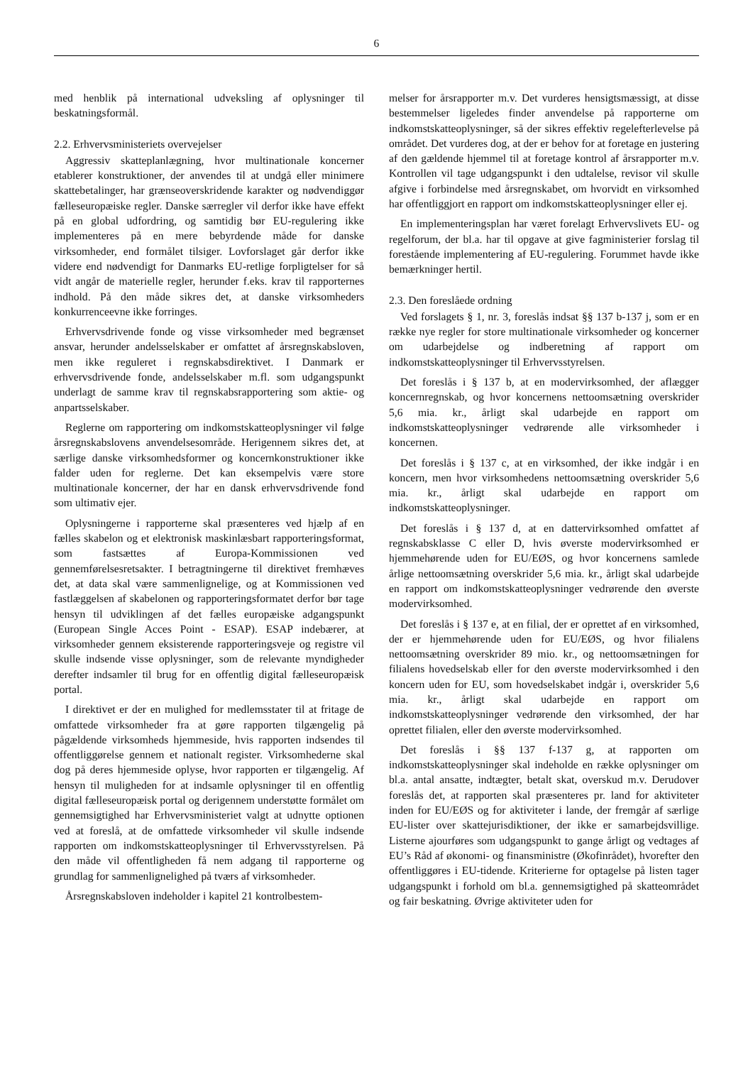6
med henblik på international udveksling af oplysninger til beskatningsformål.
2.2. Erhvervsministeriets overvejelser
Aggressiv skatteplanlægning, hvor multinationale koncerner etablerer konstruktioner, der anvendes til at undgå eller minimere skattebetalinger, har grænseoverskridende karakter og nødvendiggør fælleseuropæiske regler. Danske særregler vil derfor ikke have effekt på en global udfordring, og samtidig bør EU-regulering ikke implementeres på en mere bebyrdende måde for danske virksomheder, end formålet tilsiger. Lovforslaget går derfor ikke videre end nødvendigt for Danmarks EU-retlige forpligtelser for så vidt angår de materielle regler, herunder f.eks. krav til rapporternes indhold. På den måde sikres det, at danske virksomheders konkurrenceevne ikke forringes.
Erhvervsdrivende fonde og visse virksomheder med begrænset ansvar, herunder andelsselskaber er omfattet af årsregnskabsloven, men ikke reguleret i regnskabsdirektivet. I Danmark er erhvervsdrivende fonde, andelsselskaber m.fl. som udgangspunkt underlagt de samme krav til regnskabsrapportering som aktie- og anpartsselskaber.
Reglerne om rapportering om indkomstskatteoplysninger vil følge årsregnskabslovens anvendelsesområde. Herigennem sikres det, at særlige danske virksomhedsformer og koncernkonstruktioner ikke falder uden for reglerne. Det kan eksempelvis være store multinationale koncerner, der har en dansk erhvervsdrivende fond som ultimativ ejer.
Oplysningerne i rapporterne skal præsenteres ved hjælp af en fælles skabelon og et elektronisk maskinlæsbart rapporteringsformat, som fastsættes af Europa-Kommissionen ved gennemførelsesretsakter. I betragtningerne til direktivet fremhæves det, at data skal være sammenlignelige, og at Kommissionen ved fastlæggelsen af skabelonen og rapporteringsformatet derfor bør tage hensyn til udviklingen af det fælles europæiske adgangspunkt (European Single Acces Point - ESAP). ESAP indebærer, at virksomheder gennem eksisterende rapporteringsveje og registre vil skulle indsende visse oplysninger, som de relevante myndigheder derefter indsamler til brug for en offentlig digital fælleseuropæisk portal.
I direktivet er der en mulighed for medlemsstater til at fritage de omfattede virksomheder fra at gøre rapporten tilgængelig på pågældende virksomheds hjemmeside, hvis rapporten indsendes til offentliggørelse gennem et nationalt register. Virksomhederne skal dog på deres hjemmeside oplyse, hvor rapporten er tilgængelig. Af hensyn til muligheden for at indsamle oplysninger til en offentlig digital fælleseuropæisk portal og derigennem understøtte formålet om gennemsigtighed har Erhvervsministeriet valgt at udnytte optionen ved at foreslå, at de omfattede virksomheder vil skulle indsende rapporten om indkomstskatteoplysninger til Erhvervsstyrelsen. På den måde vil offentligheden få nem adgang til rapporterne og grundlag for sammenlignelighed på tværs af virksomheder.
Årsregnskabsloven indeholder i kapitel 21 kontrolbestem-
melser for årsrapporter m.v. Det vurderes hensigtsmæssigt, at disse bestemmelser ligeledes finder anvendelse på rapporterne om indkomstskatteoplysninger, så der sikres effektiv regelefterlevelse på området. Det vurderes dog, at der er behov for at foretage en justering af den gældende hjemmel til at foretage kontrol af årsrapporter m.v. Kontrollen vil tage udgangspunkt i den udtalelse, revisor vil skulle afgive i forbindelse med årsregnskabet, om hvorvidt en virksomhed har offentliggjort en rapport om indkomstskatteoplysninger eller ej.
En implementeringsplan har været forelagt Erhvervslivets EU- og regelforum, der bl.a. har til opgave at give fagministerier forslag til forestående implementering af EU-regulering. Forummet havde ikke bemærkninger hertil.
2.3. Den foreslåede ordning
Ved forslagets § 1, nr. 3, foreslås indsat §§ 137 b-137 j, som er en række nye regler for store multinationale virksomheder og koncerner om udarbejdelse og indberetning af rapport om indkomstskatteoplysninger til Erhvervsstyrelsen.
Det foreslås i § 137 b, at en modervirksomhed, der aflægger koncernregnskab, og hvor koncernens nettoomsætning overskrider 5,6 mia. kr., årligt skal udarbejde en rapport om indkomstskatteoplysninger vedrørende alle virksomheder i koncernen.
Det foreslås i § 137 c, at en virksomhed, der ikke indgår i en koncern, men hvor virksomhedens nettoomsætning overskrider 5,6 mia. kr., årligt skal udarbejde en rapport om indkomstskatteoplysninger.
Det foreslås i § 137 d, at en dattervirksomhed omfattet af regnskabsklasse C eller D, hvis øverste modervirksomhed er hjemmehørende uden for EU/EØS, og hvor koncernens samlede årlige nettoomsætning overskrider 5,6 mia. kr., årligt skal udarbejde en rapport om indkomstskatteoplysninger vedrørende den øverste modervirksomhed.
Det foreslås i § 137 e, at en filial, der er oprettet af en virksomhed, der er hjemmehørende uden for EU/EØS, og hvor filialens nettoomsætning overskrider 89 mio. kr., og nettoomsætningen for filialens hovedselskab eller for den øverste modervirksomhed i den koncern uden for EU, som hovedselskabet indgår i, overskrider 5,6 mia. kr., årligt skal udarbejde en rapport om indkomstskatteoplysninger vedrørende den virksomhed, der har oprettet filialen, eller den øverste modervirksomhed.
Det foreslås i §§ 137 f-137 g, at rapporten om indkomstskatteoplysninger skal indeholde en række oplysninger om bl.a. antal ansatte, indtægter, betalt skat, overskud m.v. Derudover foreslås det, at rapporten skal præsenteres pr. land for aktiviteter inden for EU/EØS og for aktiviteter i lande, der fremgår af særlige EU-lister over skattejurisdiktioner, der ikke er samarbejdsvillige. Listerne ajourføres som udgangspunkt to gange årligt og vedtages af EU’s Råd af økonomi- og finansministre (Økofinrådet), hvorefter den offentliggøres i EU-tidende. Kriterierne for optagelse på listen tager udgangspunkt i forhold om bl.a. gennemsigtighed på skatteområdet og fair beskatning. Øvrige aktiviteter uden for